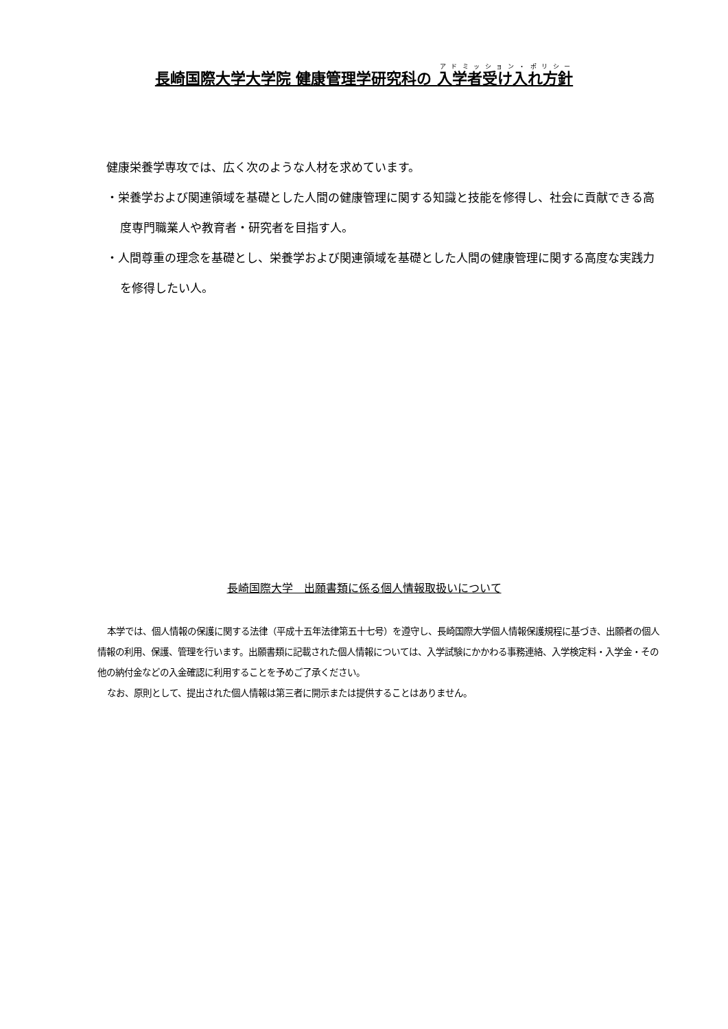長崎国際大学大学院 健康管理学研究科の 入学者受け入れ方針
健康栄養学専攻では、広く次のような人材を求めています。
・栄養学および関連領域を基礎とした人間の健康管理に関する知識と技能を修得し、社会に貢献できる高度専門職業人や教育者・研究者を目指す人。
・人間尊重の理念を基礎とし、栄養学および関連領域を基礎とした人間の健康管理に関する高度な実践力を修得したい人。
長崎国際大学　出願書類に係る個人情報取扱いについて
本学では、個人情報の保護に関する法律（平成十五年法律第五十七号）を遵守し、長崎国際大学個人情報保護規程に基づき、出願者の個人情報の利用、保護、管理を行います。出願書類に記載された個人情報については、入学試験にかかわる事務連絡、入学検定料・入学金・その他の納付金などの入金確認に利用することを予めご了承ください。
なお、原則として、提出された個人情報は第三者に開示または提供することはありません。